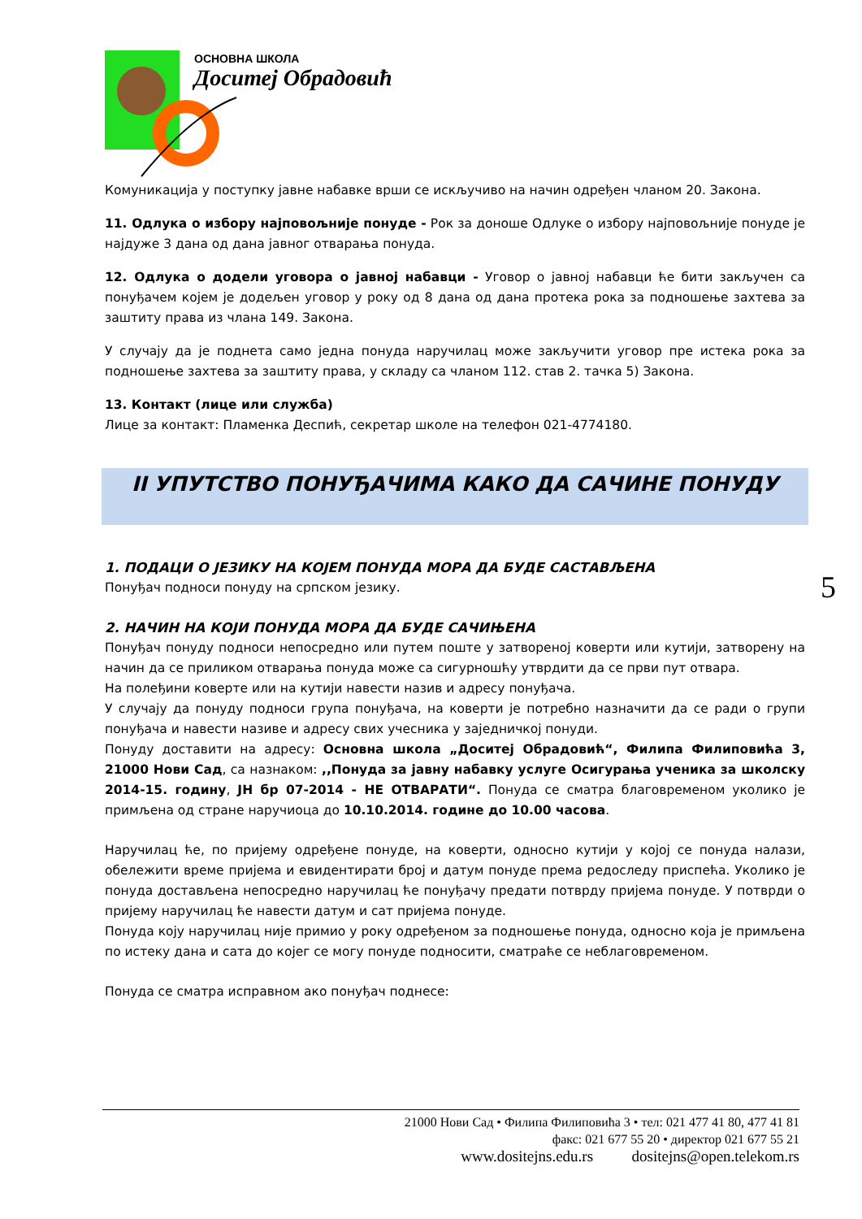ОСНОВНА ШКОЛА
Доситеј Обрадовић
Комуникација у поступку јавне набавке врши се искључиво на начин одређен чланом 20. Закона.
11. Одлука о избору најповољније понуде - Рок за доноше Одлуке о избору најповољније понуде је најдуже 3 дана од дана јавног отварања понуда.
12. Одлука о додели уговора о јавној набавци - Уговор о јавној набавци ће бити закључен са понуђачем којем је додељен уговор у року од 8 дана од дана протека рока за подношење захтева за заштиту права из члана 149. Закона.
У случају да је поднета само једна понуда наручилац може закључити уговор пре истека рока за подношење захтева за заштиту права, у складу са чланом 112. став 2. тачка 5) Закона.
13. Контакт (лице или служба)
Лице за контакт: Пламенка Деспић, секретар школе на телефон 021-4774180.
II УПУТСТВО ПОНУЂАЧИМА КАКО ДА САЧИНЕ ПОНУДУ
1. ПОДАЦИ О ЈЕЗИКУ НА КОЈЕМ ПОНУДА МОРА ДА БУДЕ САСТАВЉЕНА
Понуђач подноси понуду на српском језику.
2. НАЧИН НА КОЈИ ПОНУДА МОРА ДА БУДЕ САЧИЊЕНА
Понуђач понуду подноси непосредно или путем поште у затвореној коверти или кутији, затворену на начин да се приликом отварања понуда може са сигурношћу утврдити да се први пут отвара.
На полеђини коверте или на кутији навести назив и адресу понуђача.
У случају да понуду подноси група понуђача, на коверти је потребно назначити да се ради о групи понуђача и навести називе и адресу свих учесника у заједничкој понуди.
Понуду доставити на адресу: Основна школа „Доситеј Обрадовић“, Филипа Филиповића 3, 21000 Нови Сад, са назнаком: ,,Понуда за јавну набавку услуге Осигурања ученика за школску 2014-15. годину, ЈН бр 07-2014 - НЕ ОТВАРАТИ“. Понуда се сматра благовременом уколико је примљена од стране наручиоца до 10.10.2014. године до 10.00 часова.
Наручилац ће, по пријему одређене понуде, на коверти, односно кутији у којој се понуда налази, обележити време пријема и евидентирати број и датум понуде према редоследу приспећа. Уколико је понуда достављена непосредно наручилац ће понуђачу предати потврду пријема понуде. У потврди о пријему наручилац ће навести датум и сат пријема понуде.
Понуда коју наручилац није примио у року одређеном за подношење понуда, односно која је примљена по истеку дана и сата до којег се могу понуде подносити, сматраће се неблаговременом.
Понуда се сматра исправном ако понуђач поднесе:
5
21000 Нови Сад • Филипа Филиповића 3 • тел: 021 477 41 80, 477 41 81
факс: 021 677 55 20 • директор 021 677 55 21
www.dositejns.edu.rs dositejns@open.telekom.rs